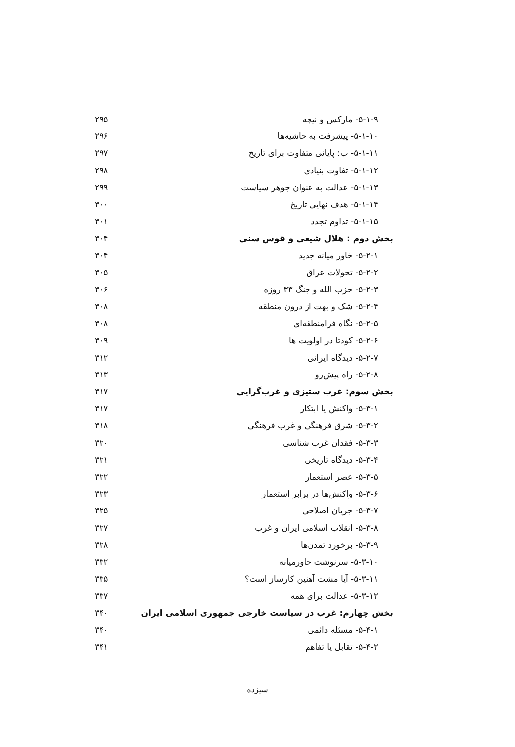۵-۱-۹- مارکس و نیچه ۲۹۵
۵-۱-۱۰- پیشرفت به حاشیه‌ها ۲۹۶
۵-۱-۱۱- ب: پایانی متفاوت برای تاریخ ۲۹۷
۵-۱-۱۲- تفاوت بنیادی ۲۹۸
۵-۱-۱۳- عدالت به عنوان جوهر سیاست ۲۹۹
۵-۱-۱۴- هدف نهایی تاریخ ۳۰۰
۵-۱-۱۵- تداوم تجدد ۳۰۱
بخش دوم : هلال شیعی و قوس سنی ۳۰۴
۵-۲-۱- خاور میانه جدید ۳۰۴
۵-۲-۲- تحولات عراق ۳۰۵
۵-۲-۳- حزب الله و جنگ ۳۳ روزه ۳۰۶
۵-۲-۴- شک و بهت از درون منطقه ۳۰۸
۵-۲-۵- نگاه فرامنطقه‌ای ۳۰۸
۵-۲-۶- کودتا در اولویت ها ۳۰۹
۵-۲-۷- دیدگاه ایرانی ۳۱۲
۵-۲-۸- راه پیش‌رو ۳۱۳
بخش سوم: غرب ستیزی و غرب‌گرایی ۳۱۷
۵-۳-۱- واکنش یا ابتکار ۳۱۷
۵-۳-۲- شرق فرهنگی و غرب فرهنگی ۳۱۸
۵-۳-۳- فقدان غرب شناسی ۳۲۰
۵-۳-۴- دیدگاه تاریخی ۳۲۱
۵-۳-۵- عصر استعمار ۳۲۲
۵-۳-۶- واکنش‌ها در برابر استعمار ۳۲۳
۵-۳-۷- جریان اصلاحی ۳۲۵
۵-۳-۸- انقلاب اسلامی ایران و غرب ۳۲۷
۵-۳-۹- برخورد تمدن‌ها ۳۲۸
۵-۳-۱۰- سرنوشت خاورمیانه ۳۳۲
۵-۳-۱۱- آیا مشت آهنین کارساز است؟ ۳۳۵
۵-۳-۱۲- عدالت برای همه ۳۳۷
بخش چهارم: غرب در سیاست خارجی جمهوری اسلامی ایران ۳۴۰
۵-۴-۱- مسئله دائمی ۳۴۰
۵-۴-۲- تقابل یا تفاهم ۳۴۱
سیزده